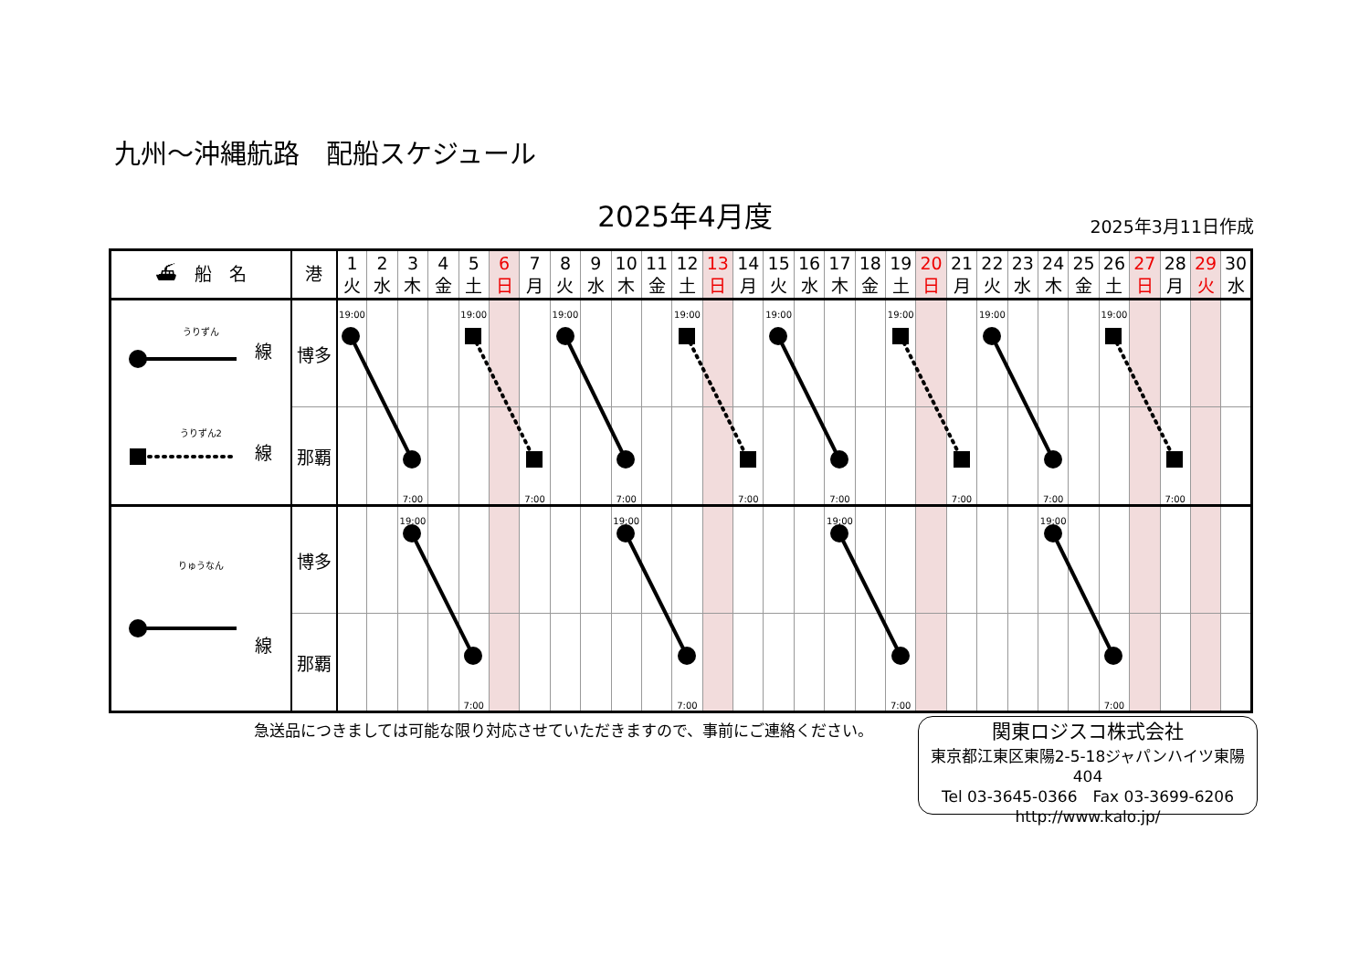九州～沖縄航路　配船スケジュール
2025年4月度 2025年3月11日作成
| ⛴ 船 名 | 港 | 1 火 | 2 水 | 3 木 | 4 金 | 5 土 | 6 日 | 7 月 | 8 火 | 9 水 | 10 木 | 11 金 | 12 土 | 13 日 | 14 月 | 15 火 | 16 水 | 17 木 | 18 金 | 19 土 | 20 日 | 21 月 | 22 火 | 23 水 | 24 木 | 25 金 | 26 土 | 27 日 | 28 月 | 29 火 | 30 水 |
| --- | --- | --- | --- | --- | --- | --- | --- | --- | --- | --- | --- | --- | --- | --- | --- | --- | --- | --- | --- | --- | --- | --- | --- | --- | --- | --- | --- | --- | --- | --- | --- |
| うりずん 線 うりずん2 線 | 博多 | 19:00 | | | | 19:00 | | | 19:00 | | | | 19:00 | | | 19:00 | | | | 19:00 | | | 19:00 | | | | 19:00 | | | | |
| | 那覇 | | | 7:00 | | | | 7:00 | | | 7:00 | | | | 7:00 | | | 7:00 | | | | 7:00 | | | 7:00 | | | | 7:00 | | |
| りゅうなん 線 | 博多 | | | 19:00 | | | | | | | 19:00 | | | | | | | 19:00 | | | | | | | 19:00 | | | | | | |
| | 那覇 | | | | | 7:00 | | | | | | | 7:00 | | | | | | | 7:00 | | | | | | | 7:00 | | | | |
急送品につきましては可能な限り対応させていただきますので、事前にご連絡ください。
関東ロジスコ株式会社
東京都江東区東陽2-5-18ジャパンハイツ東陽404
Tel 03-3645-0366　Fax 03-3699-6206
http://www.kalo.jp/